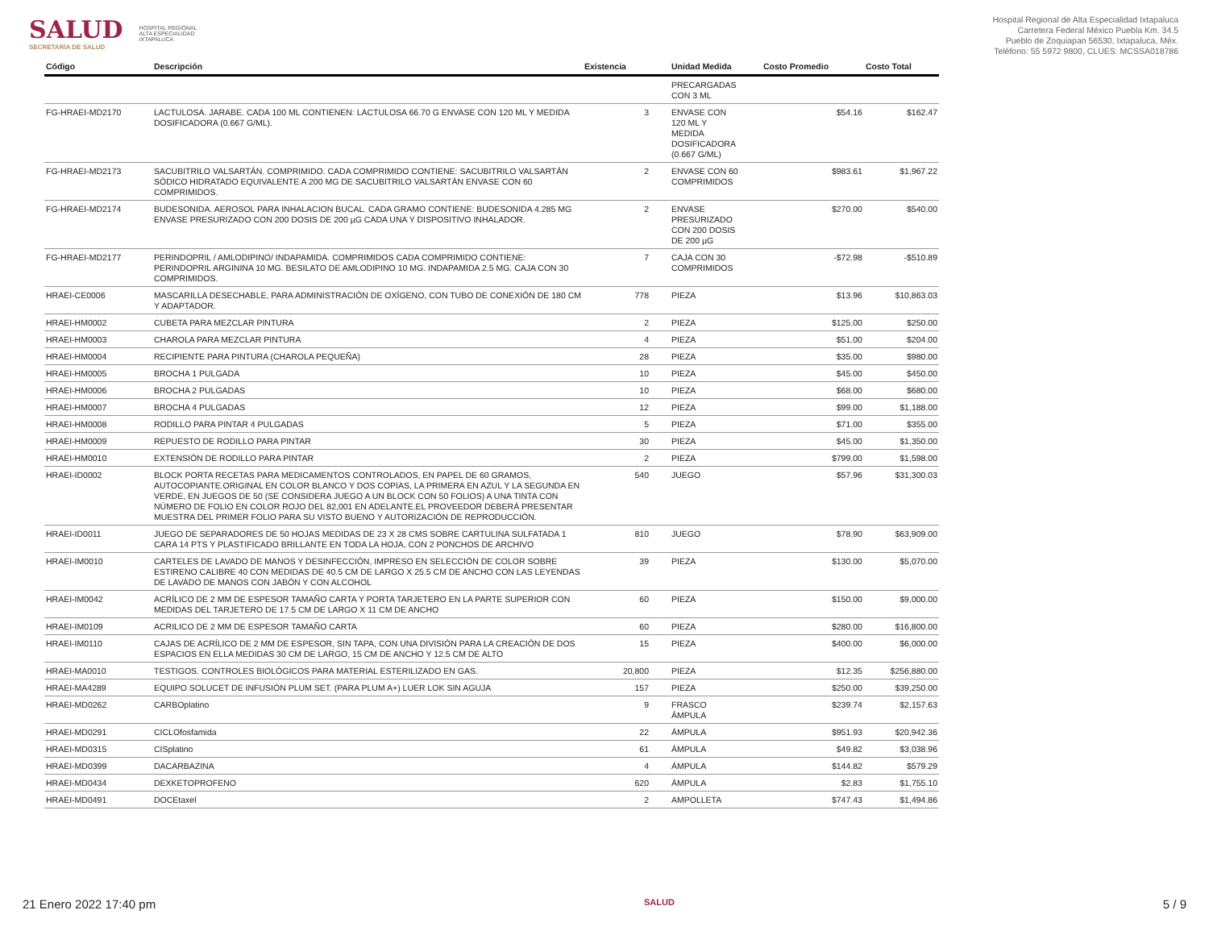SALUD
SECRETARÍA DE SALUD
HOSPITAL REGIONAL
ALTA ESPECIALIDAD
IXTAPALUCA
Hospital Regional de Alta Especialidad Ixtapaluca
Carretera Federal México Puebla Km. 34.5
Pueblo de Zoquiapan 56530, Ixtapaluca, Méx.
Teléfono: 55 5972 9800, CLUES: MCSSA018786
| Código | Descripción | Existencia | | Unidad Medida | Costo Promedio | Costo Total |
| --- | --- | --- | --- | --- | --- | --- |
| | | | | PRECARGADAS CON 3 ML | | |
| FG-HRAEI-MD2170 | LACTULOSA. JARABE. CADA 100 ML CONTIENEN: LACTULOSA 66.70 G ENVASE CON 120 ML Y MEDIDA DOSIFICADORA (0.667 G/ML). | 3 | | ENVASE CON 120 ML Y MEDIDA DOSIFICADORA (0.667 G/ML) | $54.16 | $162.47 |
| FG-HRAEI-MD2173 | SACUBITRILO VALSARTÁN. COMPRIMIDO. CADA COMPRIMIDO CONTIENE: SACUBITRILO VALSARTÁN SÓDICO HIDRATADO EQUIVALENTE A 200 MG DE SACUBITRILO VALSARTÁN ENVASE CON 60 COMPRIMIDOS. | 2 | | ENVASE CON 60 COMPRIMIDOS | $983.61 | $1,967.22 |
| FG-HRAEI-MD2174 | BUDESONIDA. AEROSOL PARA INHALACION BUCAL. CADA GRAMO CONTIENE: BUDESONIDA 4.285 MG ENVASE PRESURIZADO CON 200 DOSIS DE 200 µG CADA UNA Y DISPOSITIVO INHALADOR. | 2 | | ENVASE PRESURIZADO CON 200 DOSIS DE 200 µG | $270.00 | $540.00 |
| FG-HRAEI-MD2177 | PERINDOPRIL / AMLODIPINO/ INDAPAMIDA. COMPRIMIDOS CADA COMPRIMIDO CONTIENE: PERINDOPRIL ARGININA 10 MG. BESILATO DE AMLODIPINO 10 MG. INDAPAMIDA 2.5 MG. CAJA CON 30 COMPRIMIDOS. | 7 | | CAJA CON 30 COMPRIMIDOS | -$72.98 | -$510.89 |
| HRAEI-CE0006 | MASCARILLA DESECHABLE, PARA ADMINISTRACIÓN DE OXÍGENO, CON TUBO DE CONEXIÓN DE 180 CM Y ADAPTADOR. | 778 | | PIEZA | $13.96 | $10,863.03 |
| HRAEI-HM0002 | CUBETA PARA MEZCLAR PINTURA | 2 | | PIEZA | $125.00 | $250.00 |
| HRAEI-HM0003 | CHAROLA PARA MEZCLAR PINTURA | 4 | | PIEZA | $51.00 | $204.00 |
| HRAEI-HM0004 | RECIPIENTE PARA PINTURA (CHAROLA PEQUEÑA) | 28 | | PIEZA | $35.00 | $980.00 |
| HRAEI-HM0005 | BROCHA 1 PULGADA | 10 | | PIEZA | $45.00 | $450.00 |
| HRAEI-HM0006 | BROCHA 2 PULGADAS | 10 | | PIEZA | $68.00 | $680.00 |
| HRAEI-HM0007 | BROCHA 4 PULGADAS | 12 | | PIEZA | $99.00 | $1,188.00 |
| HRAEI-HM0008 | RODILLO PARA PINTAR 4 PULGADAS | 5 | | PIEZA | $71.00 | $355.00 |
| HRAEI-HM0009 | REPUESTO DE RODILLO PARA PINTAR | 30 | | PIEZA | $45.00 | $1,350.00 |
| HRAEI-HM0010 | EXTENSIÓN DE RODILLO PARA PINTAR | 2 | | PIEZA | $799.00 | $1,598.00 |
| HRAEI-ID0002 | BLOCK PORTA RECETAS PARA MEDICAMENTOS CONTROLADOS, EN PAPEL DE 60 GRAMOS, AUTOCOPIANTE.ORIGINAL EN COLOR BLANCO Y DOS COPIAS, LA PRIMERA EN AZUL Y LA SEGUNDA EN VERDE, EN JUEGOS DE 50 (SE CONSIDERA JUEGO A UN BLOCK CON 50 FOLIOS) A UNA TINTA CON NÚMERO DE FOLIO EN COLOR ROJO DEL 82,001 EN ADELANTE.EL PROVEEDOR DEBERÁ PRESENTAR MUESTRA DEL PRIMER FOLIO PARA SU VISTO BUENO Y AUTORIZACIÓN DE REPRODUCCIÓN. | 540 | | JUEGO | $57.96 | $31,300.03 |
| HRAEI-ID0011 | JUEGO DE SEPARADORES DE 50 HOJAS MEDIDAS DE 23 X 28 CMS SOBRE CARTULINA SULFATADA 1 CARA 14 PTS Y PLASTIFICADO BRILLANTE EN TODA LA HOJA, CON 2 PONCHOS DE ARCHIVO | 810 | | JUEGO | $78.90 | $63,909.00 |
| HRAEI-IM0010 | CARTELES DE LAVADO DE MANOS Y DESINFECCIÓN, IMPRESO EN SELECCIÓN DE COLOR SOBRE ESTIRENO CALIBRE 40 CON MEDIDAS DE 40.5 CM DE LARGO X 25.5 CM DE ANCHO CON LAS LEYENDAS DE LAVADO DE MANOS CON JABÓN Y CON ALCOHOL | 39 | | PIEZA | $130.00 | $5,070.00 |
| HRAEI-IM0042 | ACRÍLICO DE 2 MM DE ESPESOR TAMAÑO CARTA Y PORTA TARJETERO EN LA PARTE SUPERIOR CON MEDIDAS DEL TARJETERO DE 17.5 CM DE LARGO X 11 CM DE ANCHO | 60 | | PIEZA | $150.00 | $9,000.00 |
| HRAEI-IM0109 | ACRILICO DE 2 MM DE ESPESOR TAMAÑO CARTA | 60 | | PIEZA | $280.00 | $16,800.00 |
| HRAEI-IM0110 | CAJAS DE ACRÍLICO DE 2 MM DE ESPESOR, SIN TAPA, CON UNA DIVISIÓN PARA LA CREACIÓN DE DOS ESPACIOS EN ELLA MEDIDAS 30 CM DE LARGO, 15 CM DE ANCHO Y 12.5 CM DE ALTO | 15 | | PIEZA | $400.00 | $6,000.00 |
| HRAEI-MA0010 | TESTIGOS. CONTROLES BIOLÓGICOS PARA MATERIAL ESTERILIZADO EN GAS. | 20,800 | | PIEZA | $12.35 | $256,880.00 |
| HRAEI-MA4289 | EQUIPO SOLUCET DE INFUSIÓN PLUM SET. (PARA PLUM A+) LUER LOK SIN AGUJA | 157 | | PIEZA | $250.00 | $39,250.00 |
| HRAEI-MD0262 | CARBOplatino | 9 | | FRASCO ÁMPULA | $239.74 | $2,157.63 |
| HRAEI-MD0291 | CICLOfosfamida | 22 | | ÁMPULA | $951.93 | $20,942.36 |
| HRAEI-MD0315 | CISplatino | 61 | | ÁMPULA | $49.82 | $3,038.96 |
| HRAEI-MD0399 | DACARBAZINA | 4 | | ÁMPULA | $144.82 | $579.29 |
| HRAEI-MD0434 | DEXKETOPROFENO | 620 | | ÁMPULA | $2.83 | $1,755.10 |
| HRAEI-MD0491 | DOCEtaxel | 2 | | AMPOLLETA | $747.43 | $1,494.86 |
21 Enero 2022 17:40 pm SALUD 5 / 9